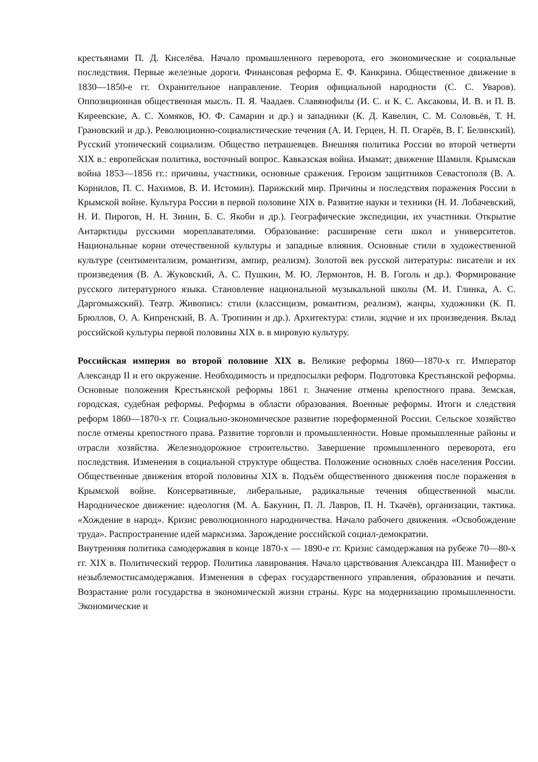крестьянами П. Д. Киселёва. Начало промышленного переворота, его экономические и социальные последствия. Первые железные дороги. Финансовая реформа Е. Ф. Канкрина. Общественное движение в 1830—1850-е гг. Охранительное направление. Теория официальной народности (С. С. Уваров). Оппозиционная общественная мысль. П. Я. Чаадаев. Славянофилы (И. С. и К. С. Аксаковы, И. В. и П. В. Киреевские, А. С. Хомяков, Ю. Ф. Самарин и др.) и западники (К. Д. Кавелин, С. М. Соловьёв, Т. Н. Грановский и др.). Революционно-социалистические течения (А. И. Герцен, Н. П. Огарёв, В. Г. Белинский). Русский утопический социализм. Общество петрашевцев. Внешняя политика России во второй четверти XIX в.: европейская политика, восточный вопрос. Кавказская война. Имамат; движение Шамиля. Крымская война 1853—1856 гг.: причины, участники, основные сражения. Героизм защитников Севастополя (В. А. Корнилов, П. С. Нахимов, В. И. Истомин). Парижский мир. Причины и последствия поражения России в Крымской войне. Культура России в первой половине XIX в. Развитие науки и техники (Н. И. Лобачевский, Н. И. Пирогов, Н. Н. Зинин, Б. С. Якоби и др.). Географические экспедиции, их участники. Открытие Антарктиды русскими мореплавателями. Образование: расширение сети школ и университетов. Национальные корни отечественной культуры и западные влияния. Основные стили в художественной культуре (сентиментализм, романтизм, ампир, реализм). Золотой век русской литературы: писатели и их произведения (В. А. Жуковский, А. С. Пушкин, М. Ю. Лермонтов, Н. В. Гоголь и др.). Формирование русского литературного языка. Становление национальной музыкальной школы (М. И. Глинка, А. С. Даргомыжский). Театр. Живопись: стили (классицизм, романтизм, реализм), жанры, художники (К. П. Брюллов, О. А. Кипренский, В. А. Тропинин и др.). Архитектура: стили, зодчие и их произведения. Вклад российской культуры первой половины XIX в. в мировую культуру.
Российская империя во второй половине XIX в. Великие реформы 1860—1870-х гг. Император Александр II и его окружение. Необходимость и предпосылки реформ. Подготовка Крестьянской реформы. Основные положения Крестьянской реформы 1861 г. Значение отмены крепостного права. Земская, городская, судебная реформы. Реформы в области образования. Военные реформы. Итоги и следствия реформ 1860—1870-х гг. Социально-экономическое развитие пореформенной России. Сельское хозяйство после отмены крепостного права. Развитие торговли и промышленности. Новые промышленные районы и отрасли хозяйства. Железнодорожное строительство. Завершение промышленного переворота, его последствия. Изменения в социальной структуре общества. Положение основных слоёв населения России. Общественные движения второй половины XIX в. Подъём общественного движения после поражения в Крымской войне. Консервативные, либеральные, радикальные течения общественной мысли. Народническое движение: идеология (М. А. Бакунин, П. Л. Лавров, П. Н. Ткачёв), организации, тактика. «Хождение в народ». Кризис революционного народничества. Начало рабочего движения. «Освобождение труда». Распространение идей марксизма. Зарождение российской социал-демократии.
Внутренняя политика самодержавия в конце 1870-х — 1890-е гг. Кризис самодержавия на рубеже 70—80-х гг. XIX в. Политический террор. Политика лавирования. Начало царствования Александра III. Манифест о незыблемостисамодержавия. Изменения в сферах государственного управления, образования и печати. Возрастание роли государства в экономической жизни страны. Курс на модернизацию промышленности. Экономические и